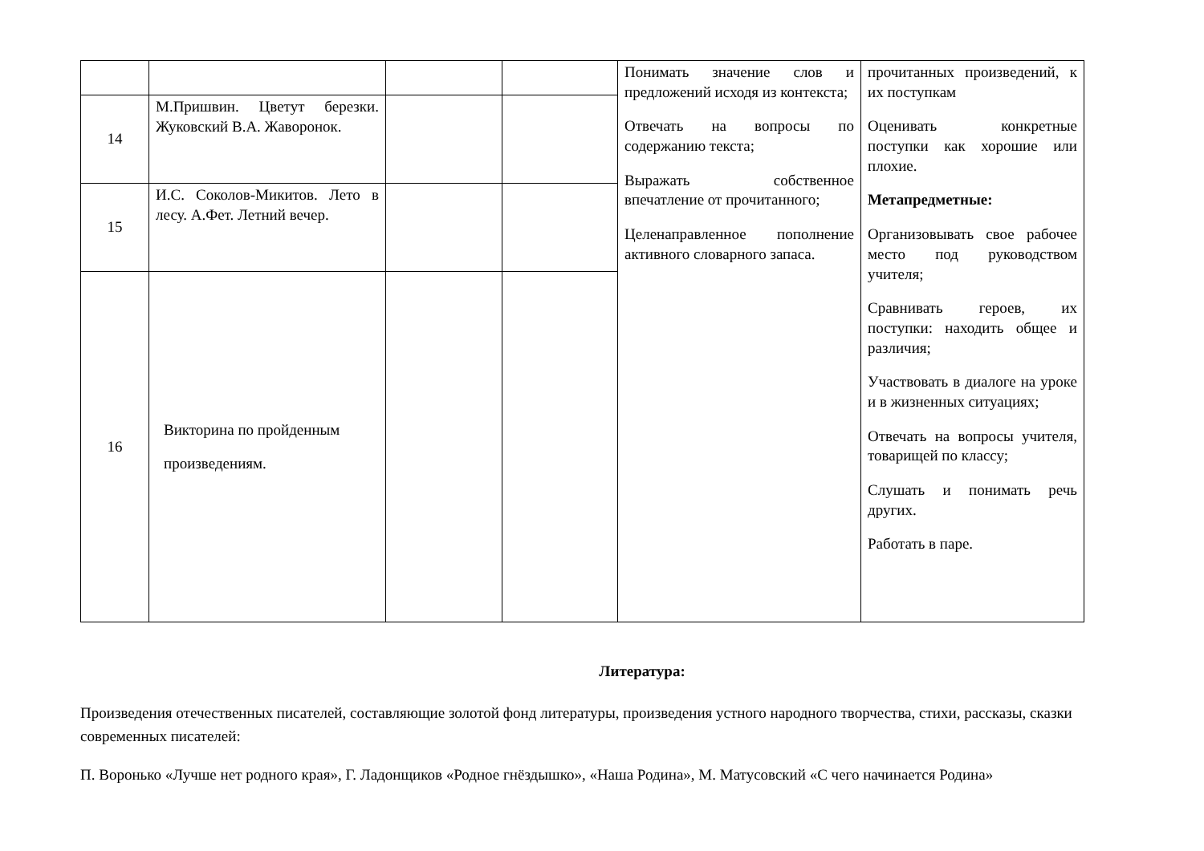| | | | | Понимать значение слов и предложений исходя из контекста; Отвечать на вопросы по содержанию текста; Выражать собственное впечатление от прочитанного; Целенаправленное пополнение активного словарного запаса. | прочитанных произведений, к их поступкам Оценивать конкретные поступки как хорошие или плохие. Метапредметные: Организовывать свое рабочее место под руководством учителя; Сравнивать героев, их поступки: находить общее и различия; Участвовать в диалоге на уроке и в жизненных ситуациях; Отвечать на вопросы учителя, товарищей по классу; Слушать и понимать речь других. Работать в паре. |
| 14 | М.Пришвин. Цветут березки. Жуковский В.А. Жаворонок. | | | | |
| 15 | И.С. Соколов-Микитов. Лето в лесу. А.Фет. Летний вечер. | | | | |
| 16 | Викторина по пройденным произведениям. | | | | |
Литература:
Произведения отечественных писателей, составляющие золотой фонд литературы, произведения устного народного творчества, стихи, рассказы, сказки современных писателей:
П. Воронько «Лучше нет родного края», Г. Ладонщиков «Родное гнёздышко», «Наша Родина», М. Матусовский «С чего начинается Родина»